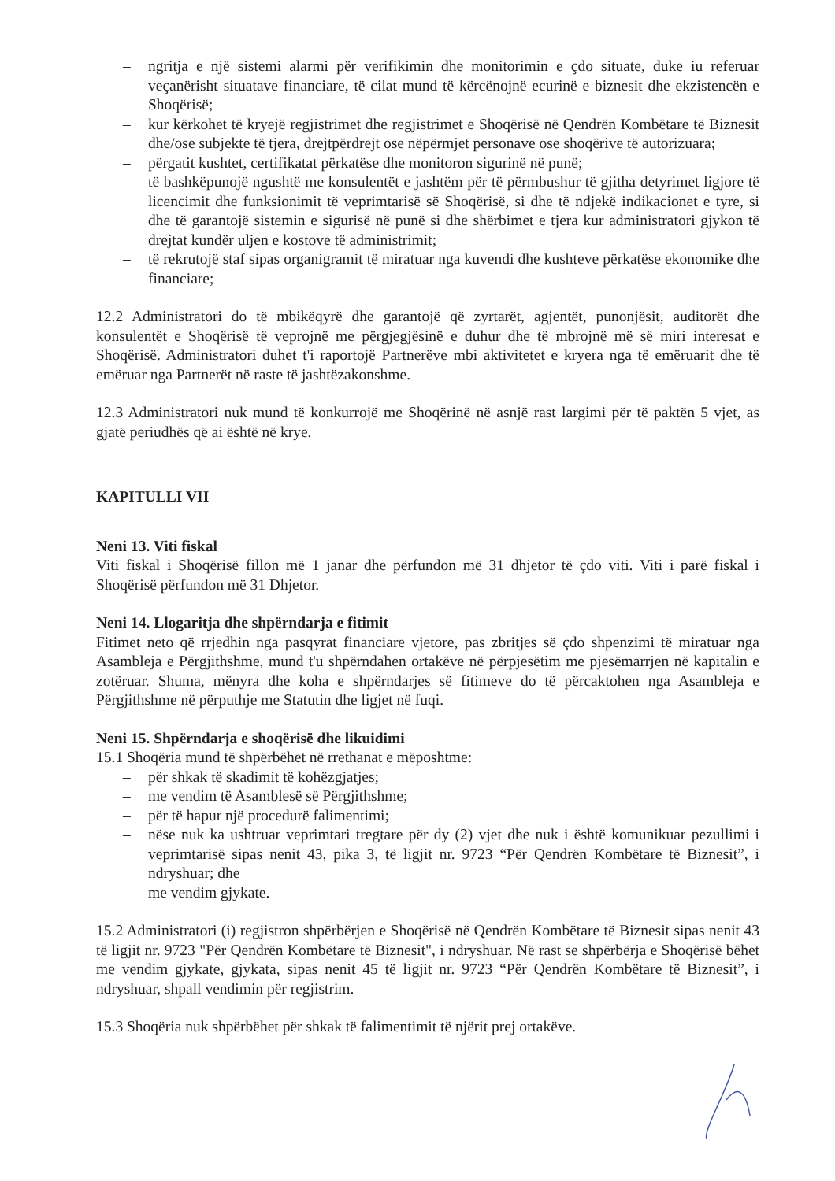– ngritja e një sistemi alarmi për verifikimin dhe monitorimin e çdo situate, duke iu referuar veçanërisht situatave financiare, të cilat mund të kërcënojnë ecurinë e biznesit dhe ekzistencën e Shoqërisë;
– kur kërkohet të kryejë regjistrimet dhe regjistrimet e Shoqërisë në Qendrën Kombëtare të Biznesit dhe/ose subjekte të tjera, drejtpërdrejt ose nëpërmjet personave ose shoqërive të autorizuara;
– përgatit kushtet, certifikatat përkatëse dhe monitoron sigurinë në punë;
– të bashkëpunojë ngushtë me konsulentët e jashtëm për të përmbushur të gjitha detyrimet ligjore të licencimit dhe funksionimit të veprimtarisë së Shoqërisë, si dhe të ndjekë indikacionet e tyre, si dhe të garantojë sistemin e sigurisë në punë si dhe shërbimet e tjera kur administratori gjykon të drejtat kundër uljen e kostove të administrimit;
– të rekrutojë staf sipas organigramit të miratuar nga kuvendi dhe kushteve përkatëse ekonomike dhe financiare;
12.2 Administratori do të mbikëqyrë dhe garantojë që zyrtarët, agjentët, punonjësit, auditorët dhe konsulentët e Shoqërisë të veprojnë me përgjegjësinë e duhur dhe të mbrojnë më së miri interesat e Shoqërisë. Administratori duhet t'i raportojë Partnerëve mbi aktivitetet e kryera nga të emëruarit dhe të emëruar nga Partnerët në raste të jashtëzakonshme.
12.3 Administratori nuk mund të konkurrojë me Shoqërinë në asnjë rast largimi për të paktën 5 vjet, as gjatë periudhës që ai është në krye.
KAPITULLI VII
Neni 13. Viti fiskal
Viti fiskal i Shoqërisë fillon më 1 janar dhe përfundon më 31 dhjetor të çdo viti. Viti i parë fiskal i Shoqërisë përfundon më 31 Dhjetor.
Neni 14. Llogaritja dhe shpërndarja e fitimit
Fitimet neto që rrjedhin nga pasqyrat financiare vjetore, pas zbritjes së çdo shpenzimi të miratuar nga Asambleja e Përgjithshme, mund t'u shpërndahen ortakëve në përpjesëtim me pjesëmarrjen në kapitalin e zotëruar. Shuma, mënyra dhe koha e shpërndarjes së fitimeve do të përcaktohen nga Asambleja e Përgjithshme në përputhje me Statutin dhe ligjet në fuqi.
Neni 15. Shpërndarja e shoqërisë dhe likuidimi
15.1 Shoqëria mund të shpërbëhet në rrethanat e mëposhtme:
– për shkak të skadimit të kohëzgjatjes;
– me vendim të Asamblesë së Përgjithshme;
– për të hapur një procedurë falimentimi;
– nëse nuk ka ushtruar veprimtari tregtare për dy (2) vjet dhe nuk i është komunikuar pezullimi i veprimtarisë sipas nenit 43, pika 3, të ligjit nr. 9723 “Për Qendrën Kombëtare të Biznesit”, i ndryshuar; dhe
– me vendim gjykate.
15.2 Administratori (i) regjistron shpërbërjen e Shoqërisë në Qendrën Kombëtare të Biznesit sipas nenit 43 të ligjit nr. 9723 "Për Qendrën Kombëtare të Biznesit", i ndryshuar. Në rast se shpërbërja e Shoqërisë bëhet me vendim gjykate, gjykata, sipas nenit 45 të ligjit nr. 9723 “Për Qendrën Kombëtare të Biznesit”, i ndryshuar, shpall vendimin për regjistrim.
15.3 Shoqëria nuk shpërbëhet për shkak të falimentimit të njërit prej ortakëve.